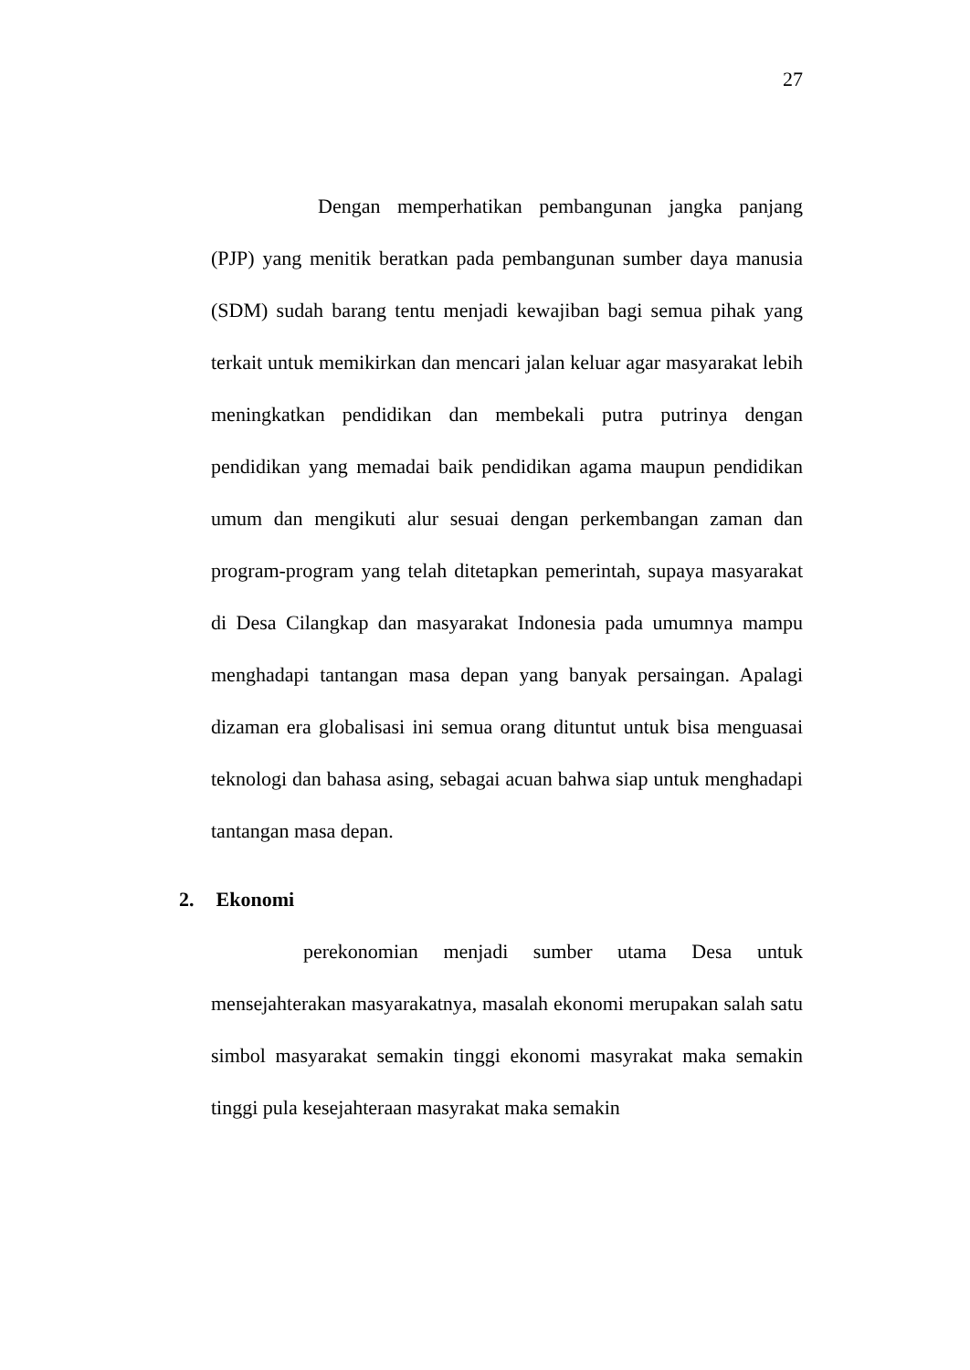27
Dengan memperhatikan pembangunan jangka panjang (PJP) yang menitik beratkan pada pembangunan sumber daya manusia (SDM) sudah barang tentu menjadi kewajiban bagi semua pihak yang terkait untuk memikirkan dan mencari jalan keluar agar masyarakat lebih meningkatkan pendidikan dan membekali putra putrinya dengan pendidikan yang memadai baik pendidikan agama maupun pendidikan umum dan mengikuti alur sesuai dengan perkembangan zaman dan program-program yang telah ditetapkan pemerintah, supaya masyarakat di Desa Cilangkap dan masyarakat Indonesia pada umumnya mampu menghadapi tantangan masa depan yang banyak persaingan. Apalagi dizaman era globalisasi ini semua orang dituntut untuk bisa menguasai teknologi dan bahasa asing, sebagai acuan bahwa siap untuk menghadapi tantangan masa depan.
2. Ekonomi
perekonomian menjadi sumber utama Desa untuk mensejahterakan masyarakatnya, masalah ekonomi merupakan salah satu simbol masyarakat semakin tinggi ekonomi masyrakat maka semakin tinggi pula kesejahteraan masyrakat maka semakin